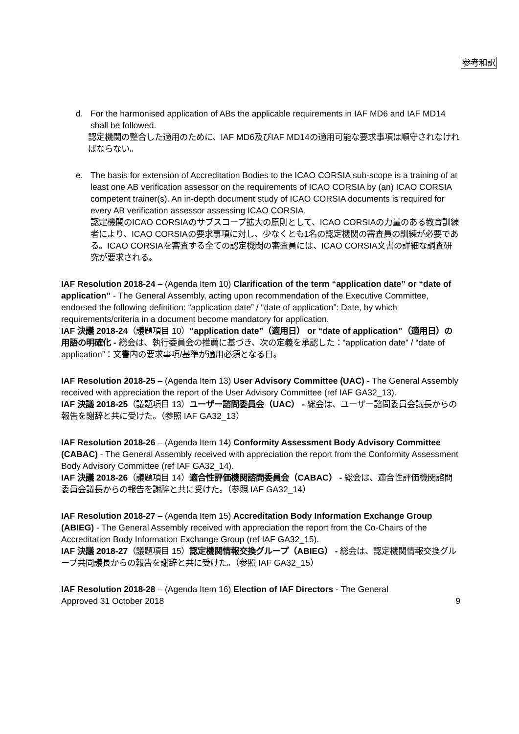参考和訳
d. For the harmonised application of ABs the applicable requirements in IAF MD6 and IAF MD14 shall be followed.
認定機関の整合した適用のために、IAF MD6及びIAF MD14の適用可能な要求事項は順守されなければならない。
e. The basis for extension of Accreditation Bodies to the ICAO CORSIA sub-scope is a training of at least one AB verification assessor on the requirements of ICAO CORSIA by (an) ICAO CORSIA competent trainer(s). An in-depth document study of ICAO CORSIA documents is required for every AB verification assessor assessing ICAO CORSIA.
認定機関のICAO CORSIAのサブスコープ拡大の原則として、ICAO CORSIAの力量のある教育訓練者により、ICAO CORSIAの要求事項に対し、少なくとも1名の認定機関の審査員の訓練が必要である。ICAO CORSIAを審査する全ての認定機関の審査員には、ICAO CORSIA文書の詳細な調査研究が要求される。
IAF Resolution 2018-24 – (Agenda Item 10) Clarification of the term “application date” or “date of application” - The General Assembly, acting upon recommendation of the Executive Committee, endorsed the following definition: “application date” / “date of application”: Date, by which requirements/criteria in a document become mandatory for application.
IAF 決議 2018-24（議題項目 10）“application date”（適用日） or “date of application”（適用日）の用語の明確化 - 総会は、執行委員会の推薦に基づき、次の定義を承認した：“application date” / “date of application”：文書内の要求事項/基準が適用必須となる日。
IAF Resolution 2018-25 – (Agenda Item 13) User Advisory Committee (UAC) - The General Assembly received with appreciation the report of the User Advisory Committee (ref IAF GA32_13).
IAF 決議 2018-25（議題項目 13）ユーザー諮問委員会（UAC） - 総会は、ユーザー諮問委員会議長からの報告を謝辞と共に受けた。（参照 IAF GA32_13）
IAF Resolution 2018-26 – (Agenda Item 14) Conformity Assessment Body Advisory Committee (CABAC) - The General Assembly received with appreciation the report from the Conformity Assessment Body Advisory Committee (ref IAF GA32_14).
IAF 決議 2018-26（議題項目 14）適合性評価機関諮問委員会（CABAC） - 総会は、適合性評価機関諮問委員会議長からの報告を謝辞と共に受けた。（参照 IAF GA32_14）
IAF Resolution 2018-27 – (Agenda Item 15) Accreditation Body Information Exchange Group (ABIEG) - The General Assembly received with appreciation the report from the Co-Chairs of the Accreditation Body Information Exchange Group (ref IAF GA32_15).
IAF 決議 2018-27（議題項目 15）認定機関情報交換グループ（ABIEG） - 総会は、認定機関情報交換グループ共同議長からの報告を謝辞と共に受けた。（参照 IAF GA32_15）
IAF Resolution 2018-28 – (Agenda Item 16) Election of IAF Directors - The General
Approved 31 October 2018 9